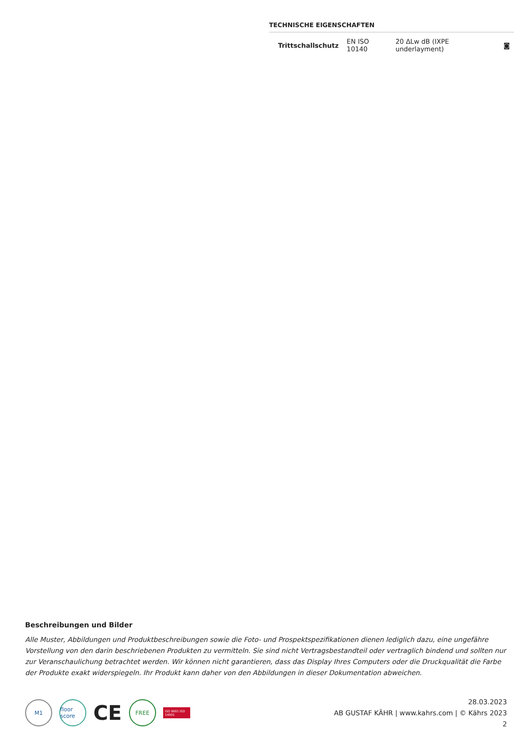TECHNISCHE EIGENSCHAFTEN
| Trittschallschutz | EN ISO 10140 | 20 ΔLw dB (IXPE underlayment) | ◙ |
Beschreibungen und Bilder
Alle Muster, Abbildungen und Produktbeschreibungen sowie die Foto- und Prospektspezifikationen dienen lediglich dazu, eine ungefähre Vorstellung von den darin beschriebenen Produkten zu vermitteln. Sie sind nicht Vertragsbestandteil oder vertraglich bindend und sollten nur zur Veranschaulichung betrachtet werden. Wir können nicht garantieren, dass das Display Ihres Computers oder die Druckqualität die Farbe der Produkte exakt widerspiegeln. Ihr Produkt kann daher von den Abbildungen in dieser Dokumentation abweichen.
M1
floor score
CE
FREE
ISO 9001 ISO 14001
28.03.2023
AB GUSTAF KÄHR | www.kahrs.com | © Kährs 2023
2